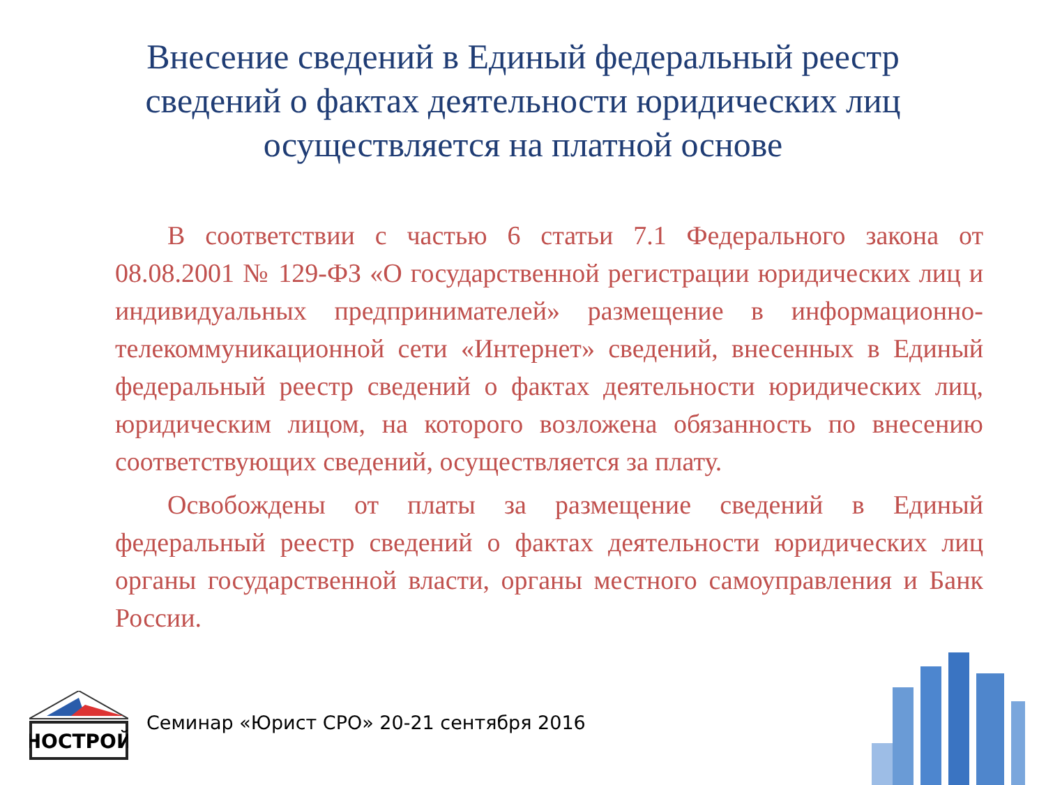Внесение сведений в Единый федеральный реестр сведений о фактах деятельности юридических лиц осуществляется на платной основе
В соответствии с частью 6 статьи 7.1 Федерального закона от 08.08.2001 № 129-ФЗ «О государственной регистрации юридических лиц и индивидуальных предпринимателей» размещение в информационно-телекоммуникационной сети «Интернет» сведений, внесенных в Единый федеральный реестр сведений о фактах деятельности юридических лиц, юридическим лицом, на которого возложена обязанность по внесению соответствующих сведений, осуществляется за плату.
Освобождены от платы за размещение сведений в Единый федеральный реестр сведений о фактах деятельности юридических лиц органы государственной власти, органы местного самоуправления и Банк России.
НОСТРОЙ
Семинар «Юрист СРО» 20-21 сентября 2016